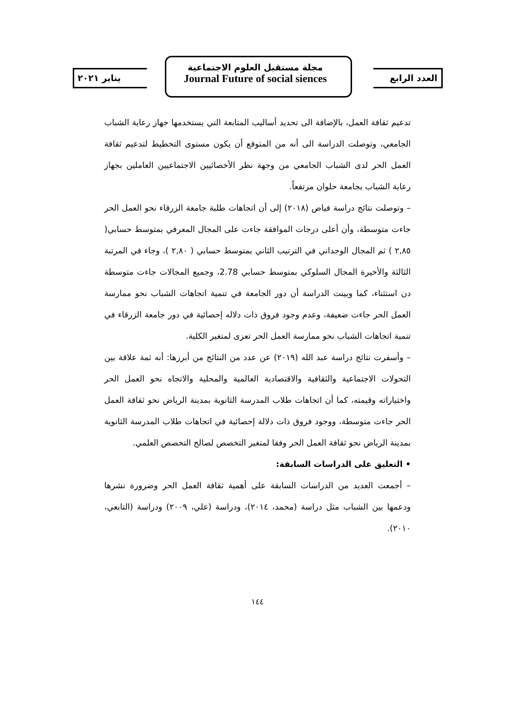العدد الرابع
مجلة مستقبل العلوم الاجتماعية
Journal Future of social siences
يناير ٢٠٢١
تدعيم ثقافة العمل، بالإضافة الى تحديد أساليب المتابعة التي يستخدمها جهاز رعاية الشباب الجامعي، وتوصلت الدراسة الى أنه من المتوقع أن يكون مستوى التخطيط لتدعيم ثقافة العمل الحر لدى الشباب الجامعي من وجهة نظر الأخصائيين الاجتماعيين العاملين بجهاز رعاية الشباب بجامعة حلوان مرتفعاً.
– وتوصلت نتائج دراسة فياض (٢٠١٨) إلى أن اتجاهات طلبة جامعة الزرقاء نحو العمل الحر جاءت متوسطة، وأن أعلى درجات الموافقة جاءت على المجال المعرفي بمتوسط حسابي( ٢,٨٥ ) ثم المجال الوجداني في الترتيب الثاني بمتوسط حسابي ( ٢,٨٠ )، وجاء في المرتبة الثالثة والأخيرة المجال السلوكي بمتوسط حسابي 2.78، وجميع المجالات جاءت متوسطة دن استثناء، كما وبينت الدراسة أن دور الجامعة في تنمية اتجاهات الشباب نحو ممارسة العمل الحر جاءت ضعيفة، وعدم وجود فروق ذات دلاله إحصائية في دور جامعة الزرقاء في تنمية اتجاهات الشباب نحو ممارسة العمل الحر تعزى لمتغير الكلية.
– وأسفرت نتائج دراسة عبد الله (٢٠١٩) عن عدد من النتائج من أبرزها: أنه ثمة علاقة بين التحولات الاجتماعية والثقافية والاقتصادية العالمية والمحلية والاتجاه نحو العمل الحر واختياراته وقيمته، كما أن اتجاهات طلاب المدرسة الثانوية بمدينة الرياض نحو ثقافة العمل الحر جاءت متوسطة، ووجود فروق ذات دلالة إحصائية في اتجاهات طلاب المدرسة الثانوية بمدينة الرياض نحو ثقافة العمل الحر وفقا لمتغير التخصص لصالح التخصص العلمي.
• التعليق على الدراسات السابقة:
– أجمعت العديد من الدراسات السابقة على أهمية ثقافة العمل الحر وضرورة نشرها ودعمها بين الشباب مثل دراسة (محمد، ٢٠١٤)، ودراسة (علي، ٢٠٠٩) ودراسة (التابعي، ٢٠١٠).
١٤٤